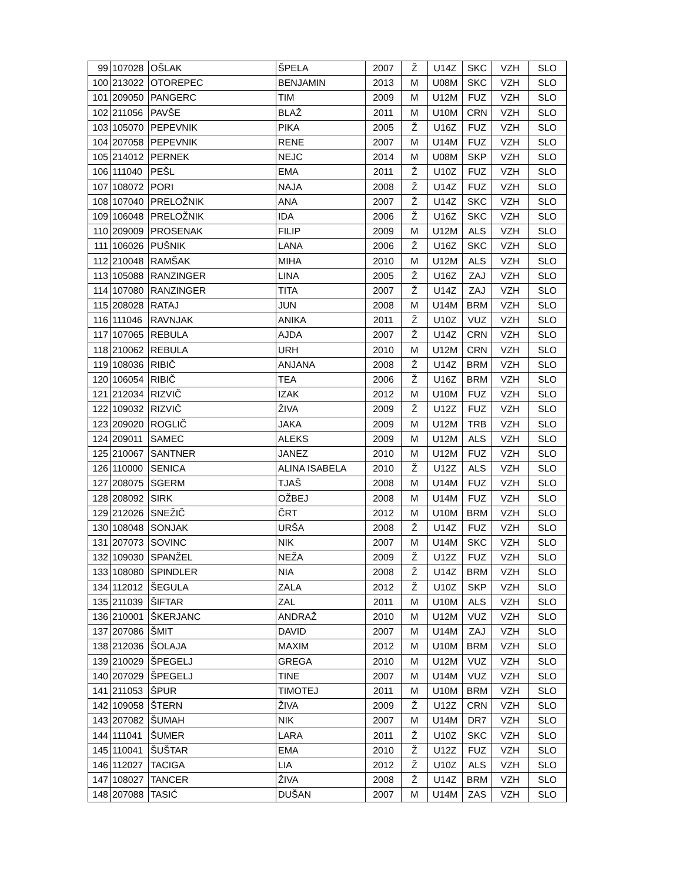| 99 | 107028 | OŠLAK | ŠPELA | 2007 | Ž | U14Z | SKC | VZH | SLO |
| 100 | 213022 | OTOREPEC | BENJAMIN | 2013 | M | U08M | SKC | VZH | SLO |
| 101 | 209050 | PANGERC | TIM | 2009 | M | U12M | FUZ | VZH | SLO |
| 102 | 211056 | PAVŠE | BLAŽ | 2011 | M | U10M | CRN | VZH | SLO |
| 103 | 105070 | PEPEVNIK | PIKA | 2005 | Ž | U16Z | FUZ | VZH | SLO |
| 104 | 207058 | PEPEVNIK | RENE | 2007 | M | U14M | FUZ | VZH | SLO |
| 105 | 214012 | PERNEK | NEJC | 2014 | M | U08M | SKP | VZH | SLO |
| 106 | 111040 | PEŠL | EMA | 2011 | Ž | U10Z | FUZ | VZH | SLO |
| 107 | 108072 | PORI | NAJA | 2008 | Ž | U14Z | FUZ | VZH | SLO |
| 108 | 107040 | PRELOŽNIK | ANA | 2007 | Ž | U14Z | SKC | VZH | SLO |
| 109 | 106048 | PRELOŽNIK | IDA | 2006 | Ž | U16Z | SKC | VZH | SLO |
| 110 | 209009 | PROSENAK | FILIP | 2009 | M | U12M | ALS | VZH | SLO |
| 111 | 106026 | PUŠNIK | LANA | 2006 | Ž | U16Z | SKC | VZH | SLO |
| 112 | 210048 | RAMŠAK | MIHA | 2010 | M | U12M | ALS | VZH | SLO |
| 113 | 105088 | RANZINGER | LINA | 2005 | Ž | U16Z | ZAJ | VZH | SLO |
| 114 | 107080 | RANZINGER | TITA | 2007 | Ž | U14Z | ZAJ | VZH | SLO |
| 115 | 208028 | RATAJ | JUN | 2008 | M | U14M | BRM | VZH | SLO |
| 116 | 111046 | RAVNJAK | ANIKA | 2011 | Ž | U10Z | VUZ | VZH | SLO |
| 117 | 107065 | REBULA | AJDA | 2007 | Ž | U14Z | CRN | VZH | SLO |
| 118 | 210062 | REBULA | URH | 2010 | M | U12M | CRN | VZH | SLO |
| 119 | 108036 | RIBIČ | ANJANA | 2008 | Ž | U14Z | BRM | VZH | SLO |
| 120 | 106054 | RIBIČ | TEA | 2006 | Ž | U16Z | BRM | VZH | SLO |
| 121 | 212034 | RIZVIČ | IZAK | 2012 | M | U10M | FUZ | VZH | SLO |
| 122 | 109032 | RIZVIČ | ŽIVA | 2009 | Ž | U12Z | FUZ | VZH | SLO |
| 123 | 209020 | ROGLIČ | JAKA | 2009 | M | U12M | TRB | VZH | SLO |
| 124 | 209011 | SAMEC | ALEKS | 2009 | M | U12M | ALS | VZH | SLO |
| 125 | 210067 | SANTNER | JANEZ | 2010 | M | U12M | FUZ | VZH | SLO |
| 126 | 110000 | SENICA | ALINA ISABELA | 2010 | Ž | U12Z | ALS | VZH | SLO |
| 127 | 208075 | SGERM | TJAŠ | 2008 | M | U14M | FUZ | VZH | SLO |
| 128 | 208092 | SIRK | OŽBEJ | 2008 | M | U14M | FUZ | VZH | SLO |
| 129 | 212026 | SNEŽIČ | ČRT | 2012 | M | U10M | BRM | VZH | SLO |
| 130 | 108048 | SONJAK | URŠA | 2008 | Ž | U14Z | FUZ | VZH | SLO |
| 131 | 207073 | SOVINC | NIK | 2007 | M | U14M | SKC | VZH | SLO |
| 132 | 109030 | SPANŽEL | NEŽA | 2009 | Ž | U12Z | FUZ | VZH | SLO |
| 133 | 108080 | SPINDLER | NIA | 2008 | Ž | U14Z | BRM | VZH | SLO |
| 134 | 112012 | ŠEGULA | ZALA | 2012 | Ž | U10Z | SKP | VZH | SLO |
| 135 | 211039 | ŠIFTAR | ZAL | 2011 | M | U10M | ALS | VZH | SLO |
| 136 | 210001 | ŠKERJANC | ANDRAŽ | 2010 | M | U12M | VUZ | VZH | SLO |
| 137 | 207086 | ŠMIT | DAVID | 2007 | M | U14M | ZAJ | VZH | SLO |
| 138 | 212036 | ŠOLAJA | MAXIM | 2012 | M | U10M | BRM | VZH | SLO |
| 139 | 210029 | ŠPEGELJ | GREGA | 2010 | M | U12M | VUZ | VZH | SLO |
| 140 | 207029 | ŠPEGELJ | TINE | 2007 | M | U14M | VUZ | VZH | SLO |
| 141 | 211053 | ŠPUR | TIMOTEJ | 2011 | M | U10M | BRM | VZH | SLO |
| 142 | 109058 | ŠTERN | ŽIVA | 2009 | Ž | U12Z | CRN | VZH | SLO |
| 143 | 207082 | ŠUMAH | NIK | 2007 | M | U14M | DR7 | VZH | SLO |
| 144 | 111041 | ŠUMER | LARA | 2011 | Ž | U10Z | SKC | VZH | SLO |
| 145 | 110041 | ŠUŠTAR | EMA | 2010 | Ž | U12Z | FUZ | VZH | SLO |
| 146 | 112027 | TACIGA | LIA | 2012 | Ž | U10Z | ALS | VZH | SLO |
| 147 | 108027 | TANCER | ŽIVA | 2008 | Ž | U14Z | BRM | VZH | SLO |
| 148 | 207088 | TASIĆ | DUŠAN | 2007 | M | U14M | ZAS | VZH | SLO |